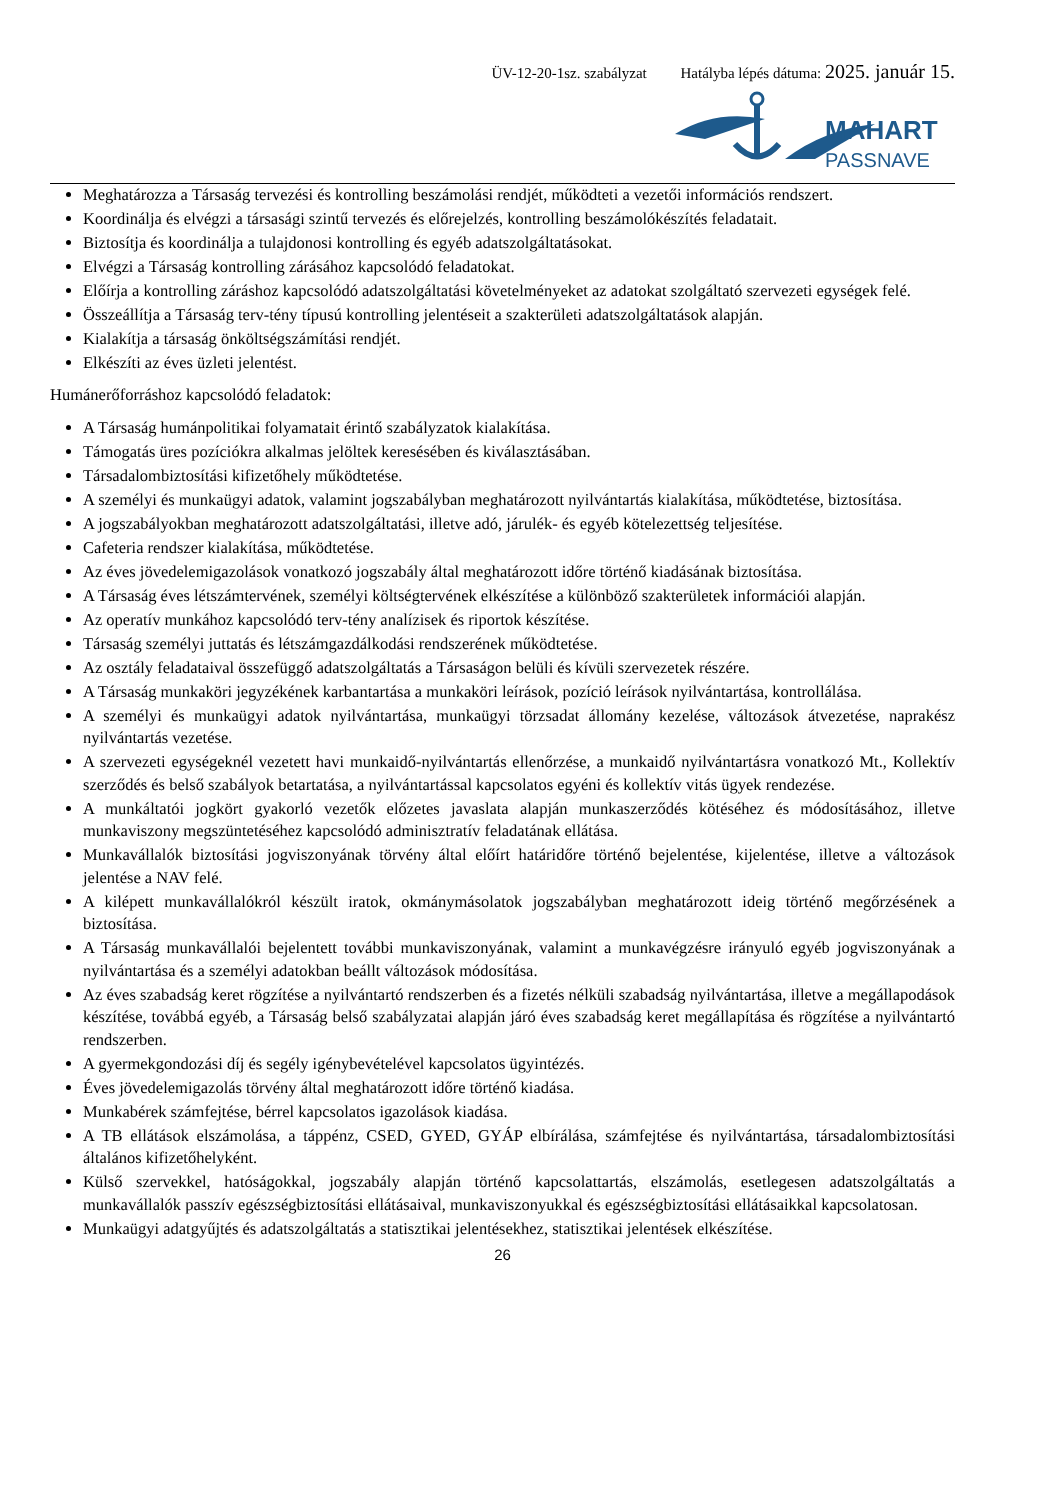ÜV-12-20-1sz. szabályzat Hatályba lépés dátuma: 2025. január 15.
MAHART
PASSNAVE
Meghatározza a Társaság tervezési és kontrolling beszámolási rendjét, működteti a vezetői információs rendszert.
Koordinálja és elvégzi a társasági szintű tervezés és előrejelzés, kontrolling beszámolókészítés feladatait.
Biztosítja és koordinálja a tulajdonosi kontrolling és egyéb adatszolgáltatásokat.
Elvégzi a Társaság kontrolling zárásához kapcsolódó feladatokat.
Előírja a kontrolling záráshoz kapcsolódó adatszolgáltatási követelményeket az adatokat szolgáltató szervezeti egységek felé.
Összeállítja a Társaság terv-tény típusú kontrolling jelentéseit a szakterületi adatszolgáltatások alapján.
Kialakítja a társaság önköltségszámítási rendjét.
Elkészíti az éves üzleti jelentést.
Humánerőforráshoz kapcsolódó feladatok:
A Társaság humánpolitikai folyamatait érintő szabályzatok kialakítása.
Támogatás üres pozíciókra alkalmas jelöltek keresésében és kiválasztásában.
Társadalombiztosítási kifizetőhely működtetése.
A személyi és munkaügyi adatok, valamint jogszabályban meghatározott nyilvántartás kialakítása, működtetése, biztosítása.
A jogszabályokban meghatározott adatszolgáltatási, illetve adó, járulék- és egyéb kötelezettség teljesítése.
Cafeteria rendszer kialakítása, működtetése.
Az éves jövedelemigazolások vonatkozó jogszabály által meghatározott időre történő kiadásának biztosítása.
A Társaság éves létszámtervének, személyi költségtervének elkészítése a különböző szakterületek információi alapján.
Az operatív munkához kapcsolódó terv-tény analízisek és riportok készítése.
Társaság személyi juttatás és létszámgazdálkodási rendszerének működtetése.
Az osztály feladataival összefüggő adatszolgáltatás a Társaságon belüli és kívüli szervezetek részére.
A Társaság munkaköri jegyzékének karbantartása a munkaköri leírások, pozíció leírások nyilvántartása, kontrollálása.
A személyi és munkaügyi adatok nyilvántartása, munkaügyi törzsadat állomány kezelése, változások átvezetése, naprakész nyilvántartás vezetése.
A szervezeti egységeknél vezetett havi munkaidő-nyilvántartás ellenőrzése, a munkaidő nyilvántartásra vonatkozó Mt., Kollektív szerződés és belső szabályok betartatása, a nyilvántartással kapcsolatos egyéni és kollektív vitás ügyek rendezése.
A munkáltatói jogkört gyakorló vezetők előzetes javaslata alapján munkaszerződés kötéséhez és módosításához, illetve munkaviszony megszüntetéséhez kapcsolódó adminisztratív feladatának ellátása.
Munkavállalók biztosítási jogviszonyának törvény által előírt határidőre történő bejelentése, kijelentése, illetve a változások jelentése a NAV felé.
A kilépett munkavállalókról készült iratok, okmánymásolatok jogszabályban meghatározott ideig történő megőrzésének a biztosítása.
A Társaság munkavállalói bejelentett további munkaviszonyának, valamint a munkavégzésre irányuló egyéb jogviszonyának a nyilvántartása és a személyi adatokban beállt változások módosítása.
Az éves szabadság keret rögzítése a nyilvántartó rendszerben és a fizetés nélküli szabadság nyilvántartása, illetve a megállapodások készítése, továbbá egyéb, a Társaság belső szabályzatai alapján járó éves szabadság keret megállapítása és rögzítése a nyilvántartó rendszerben.
A gyermekgondozási díj és segély igénybevételével kapcsolatos ügyintézés.
Éves jövedelemigazolás törvény által meghatározott időre történő kiadása.
Munkabérek számfejtése, bérrel kapcsolatos igazolások kiadása.
A TB ellátások elszámolása, a táppénz, CSED, GYED, GYÁP elbírálása, számfejtése és nyilvántartása, társadalombiztosítási általános kifizetőhelyként.
Külső szervekkel, hatóságokkal, jogszabály alapján történő kapcsolattartás, elszámolás, esetlegesen adatszolgáltatás a munkavállalók passzív egészségbiztosítási ellátásaival, munkaviszonyukkal és egészségbiztosítási ellátásaikkal kapcsolatosan.
Munkaügyi adatgyűjtés és adatszolgáltatás a statisztikai jelentésekhez, statisztikai jelentések elkészítése.
26